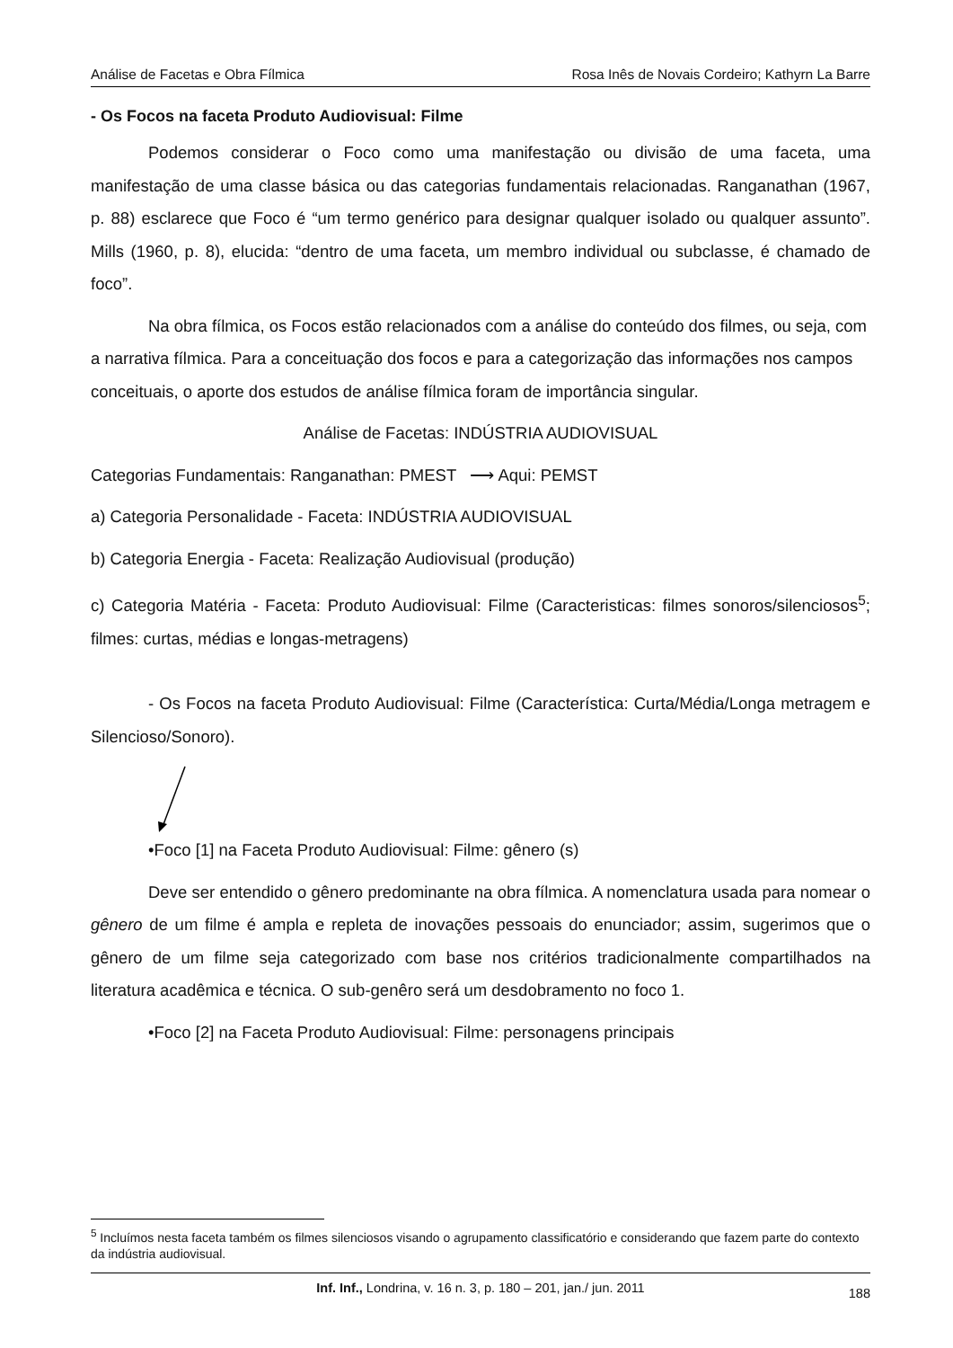Análise de Facetas e Obra Fílmica Rosa Inês de Novais Cordeiro; Kathyrn La Barre
- Os Focos na faceta Produto Audiovisual: Filme
Podemos considerar o Foco como uma manifestação ou divisão de uma faceta, uma manifestação de uma classe básica ou das categorias fundamentais relacionadas. Ranganathan (1967, p. 88) esclarece que Foco é “um termo genérico para designar qualquer isolado ou qualquer assunto”. Mills (1960, p. 8), elucida: “dentro de uma faceta, um membro individual ou subclasse, é chamado de foco”.
Na obra fílmica, os Focos estão relacionados com a análise do conteúdo dos filmes, ou seja, com a narrativa fílmica. Para a conceituação dos focos e para a categorização das informações nos campos conceituais, o aporte dos estudos de análise fílmica foram de importância singular.
Análise de Facetas: INDÚSTRIA AUDIOVISUAL
Categorias Fundamentais: Ranganathan: PMEST ⟶ Aqui: PEMST
a) Categoria Personalidade - Faceta: INDÚSTRIA AUDIOVISUAL
b) Categoria Energia - Faceta: Realização Audiovisual (produção)
c) Categoria Matéria - Faceta: Produto Audiovisual: Filme (Caracteristicas: filmes sonoros/silenciosos<sup>5</sup>; filmes: curtas, médias e longas-metragens)
- Os Focos na faceta Produto Audiovisual: Filme (Característica: Curta/Média/Longa metragem e Silencioso/Sonoro).
•Foco [1] na Faceta Produto Audiovisual: Filme: gênero (s)
Deve ser entendido o gênero predominante na obra fílmica. A nomenclatura usada para nomear o gênero de um filme é ampla e repleta de inovações pessoais do enunciador; assim, sugerimos que o gênero de um filme seja categorizado com base nos critérios tradicionalmente compartilhados na literatura acadêmica e técnica. O sub-genêro será um desdobramento no foco 1.
•Foco [2] na Faceta Produto Audiovisual: Filme: personagens principais
<sup>5</sup> Incluímos nesta faceta também os filmes silenciosos visando o agrupamento classificatório e considerando que fazem parte do contexto da indústria audiovisual.
Inf. Inf., Londrina, v. 16 n. 3, p. 180 – 201, jan./ jun. 2011 188